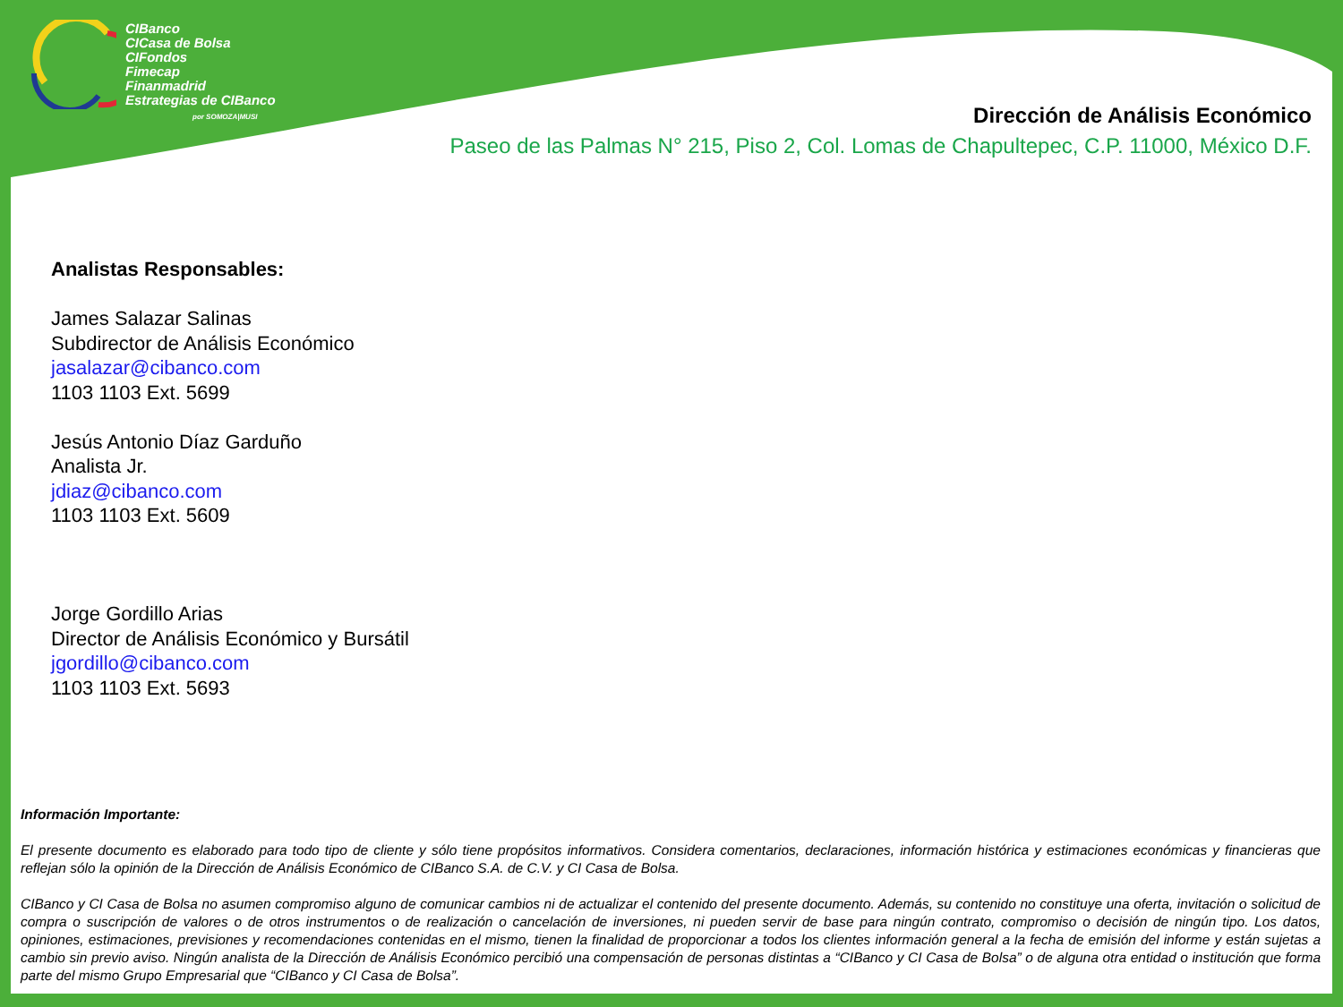CIBanco
CICasa de Bolsa
CIFondos
Fimecap
Finanmadrid
Estrategias de CIBanco
por SOMOZA|MUSI
Dirección de Análisis Económico
Paseo de las Palmas N° 215, Piso 2, Col. Lomas de Chapultepec, C.P. 11000, México D.F.
Analistas Responsables:
James Salazar Salinas
Subdirector de Análisis Económico
jasalazar@cibanco.com
1103 1103 Ext. 5699
Jesús Antonio Díaz Garduño
Analista Jr.
jdiaz@cibanco.com
1103 1103 Ext. 5609
Jorge Gordillo Arias
Director de Análisis Económico y Bursátil
jgordillo@cibanco.com
1103 1103 Ext. 5693
Información Importante:
El presente documento es elaborado para todo tipo de cliente y sólo tiene propósitos informativos. Considera comentarios, declaraciones, información histórica y estimaciones económicas y financieras que reflejan sólo la opinión de la Dirección de Análisis Económico de CIBanco S.A. de C.V. y CI Casa de Bolsa.
CIBanco y CI Casa de Bolsa no asumen compromiso alguno de comunicar cambios ni de actualizar el contenido del presente documento. Además, su contenido no constituye una oferta, invitación o solicitud de compra o suscripción de valores o de otros instrumentos o de realización o cancelación de inversiones, ni pueden servir de base para ningún contrato, compromiso o decisión de ningún tipo. Los datos, opiniones, estimaciones, previsiones y recomendaciones contenidas en el mismo, tienen la finalidad de proporcionar a todos los clientes información general a la fecha de emisión del informe y están sujetas a cambio sin previo aviso. Ningún analista de la Dirección de Análisis Económico percibió una compensación de personas distintas a “CIBanco y CI Casa de Bolsa” o de alguna otra entidad o institución que forma parte del mismo Grupo Empresarial que “CIBanco y CI Casa de Bolsa”.